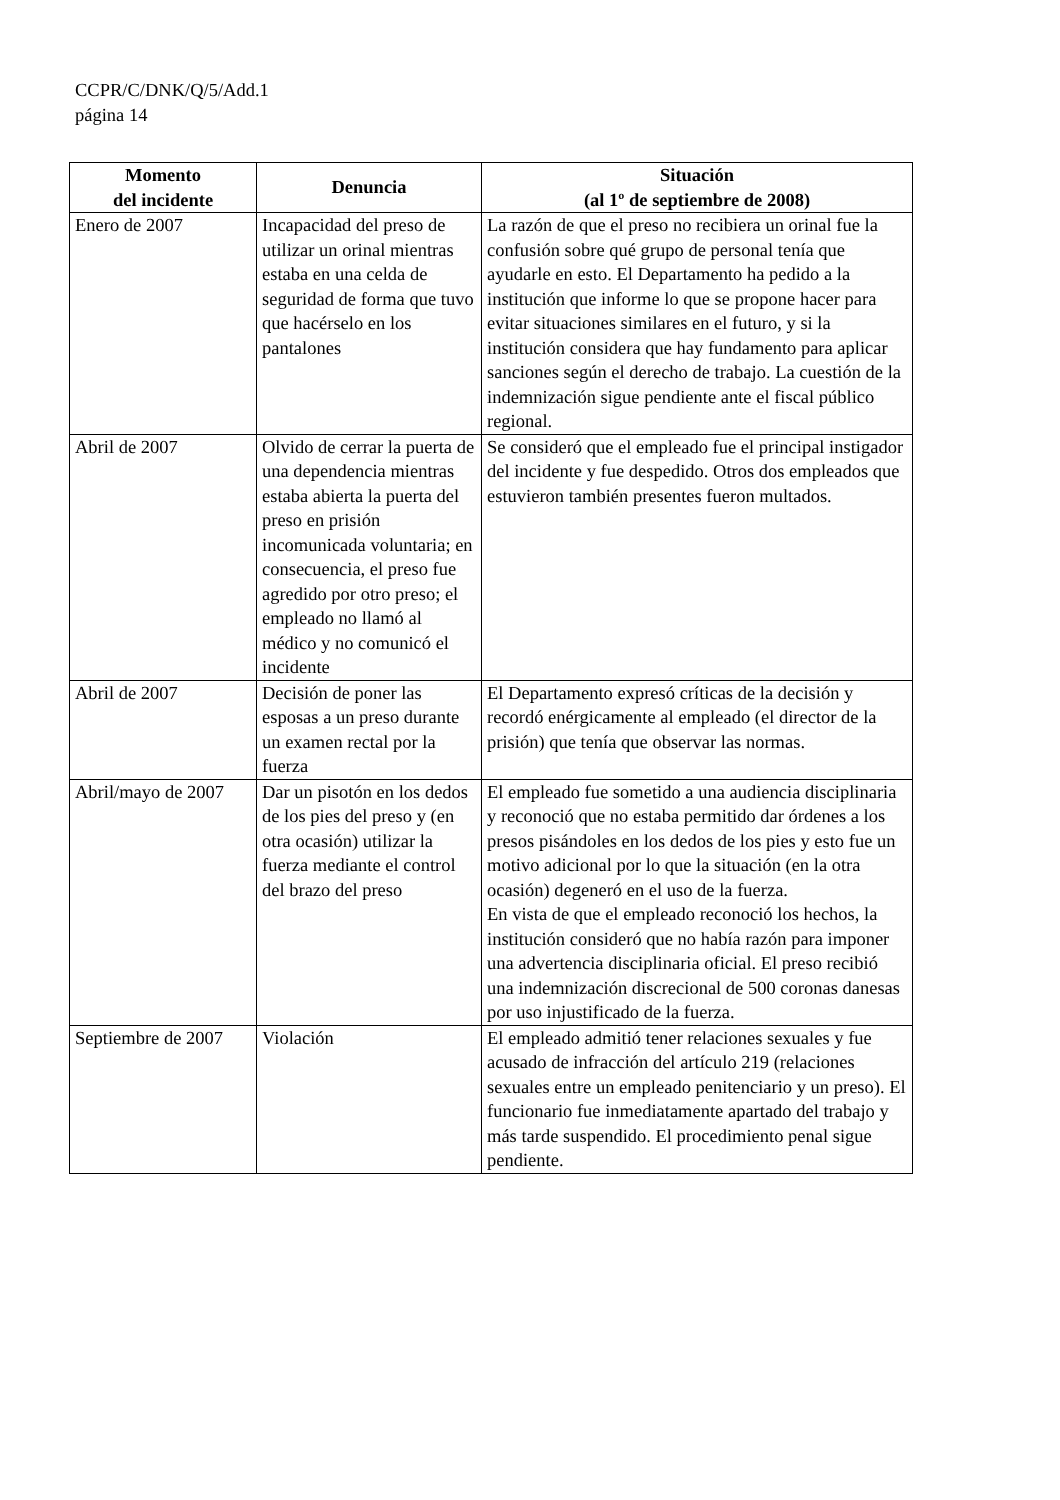CCPR/C/DNK/Q/5/Add.1
página 14
| Momento del incidente | Denuncia | Situación (al 1º de septiembre de 2008) |
| --- | --- | --- |
| Enero de 2007 | Incapacidad del preso de utilizar un orinal mientras estaba en una celda de seguridad de forma que tuvo que hacérselo en los pantalones | La razón de que el preso no recibiera un orinal fue la confusión sobre qué grupo de personal tenía que ayudarle en esto. El Departamento ha pedido a la institución que informe lo que se propone hacer para evitar situaciones similares en el futuro, y si la institución considera que hay fundamento para aplicar sanciones según el derecho de trabajo. La cuestión de la indemnización sigue pendiente ante el fiscal público regional. |
| Abril de 2007 | Olvido de cerrar la puerta de una dependencia mientras estaba abierta la puerta del preso en prisión incomunicada voluntaria; en consecuencia, el preso fue agredido por otro preso; el empleado no llamó al médico y no comunicó el incidente | Se consideró que el empleado fue el principal instigador del incidente y fue despedido. Otros dos empleados que estuvieron también presentes fueron multados. |
| Abril de 2007 | Decisión de poner las esposas a un preso durante un examen rectal por la fuerza | El Departamento expresó críticas de la decisión y recordó enérgicamente al empleado (el director de la prisión) que tenía que observar las normas. |
| Abril/mayo de 2007 | Dar un pisotón en los dedos de los pies del preso y (en otra ocasión) utilizar la fuerza mediante el control del brazo del preso | El empleado fue sometido a una audiencia disciplinaria y reconoció que no estaba permitido dar órdenes a los presos pisándoles en los dedos de los pies y esto fue un motivo adicional por lo que la situación (en la otra ocasión) degeneró en el uso de la fuerza. En vista de que el empleado reconoció los hechos, la institución consideró que no había razón para imponer una advertencia disciplinaria oficial. El preso recibió una indemnización discrecional de 500 coronas danesas por uso injustificado de la fuerza. |
| Septiembre de 2007 | Violación | El empleado admitió tener relaciones sexuales y fue acusado de infracción del artículo 219 (relaciones sexuales entre un empleado penitenciario y un preso). El funcionario fue inmediatamente apartado del trabajo y más tarde suspendido. El procedimiento penal sigue pendiente. |